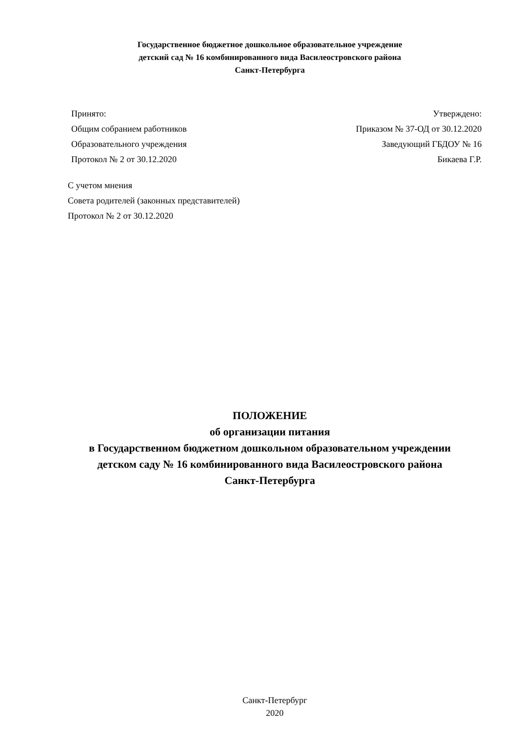Государственное бюджетное дошкольное образовательное учреждение
детский сад № 16 комбинированного вида Василеостровского района
Санкт-Петербурга
Принято:
Общим собранием работников
Образовательного учреждения
Протокол № 2 от 30.12.2020
Утверждено:
Приказом № 37-ОД от 30.12.2020
Заведующий ГБДОУ № 16
Бикаева Г.Р.
С учетом мнения
Совета родителей (законных представителей)
Протокол № 2 от 30.12.2020
ПОЛОЖЕНИЕ
об организации питания
в Государственном бюджетном дошкольном образовательном учреждении
детском саду № 16 комбинированного вида Василеостровского района
Санкт-Петербурга
Санкт-Петербург
2020